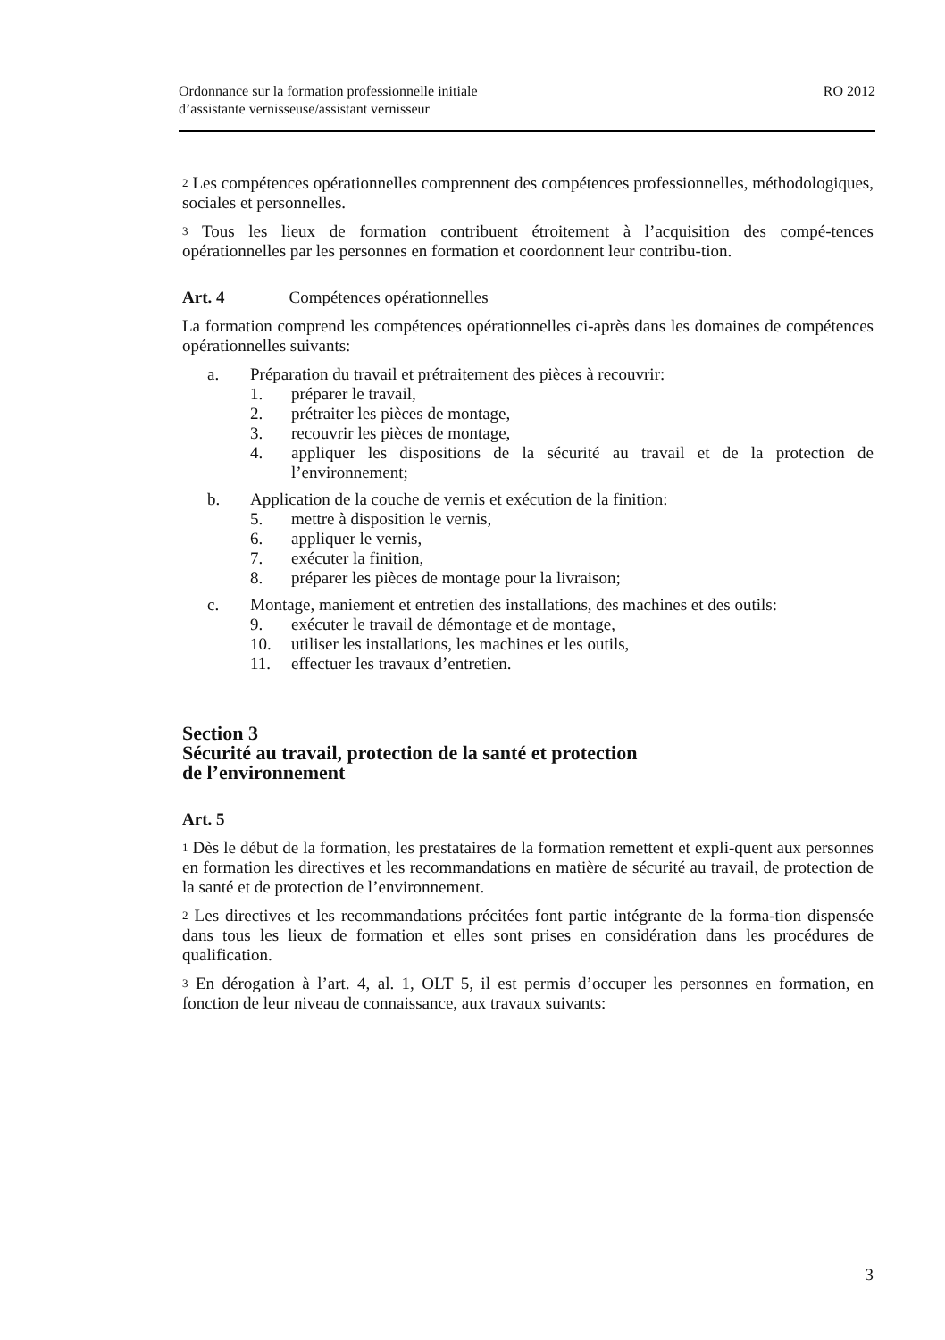Ordonnance sur la formation professionnelle initiale
d’assistante vernisseuse/assistant vernisseur
RO 2012
<sup>2</sup> Les compétences opérationnelles comprennent des compétences professionnelles, méthodologiques, sociales et personnelles.
<sup>3</sup> Tous les lieux de formation contribuent étroitement à l’acquisition des compé-tences opérationnelles par les personnes en formation et coordonnent leur contribu-tion.
Art. 4 Compétences opérationnelles
La formation comprend les compétences opérationnelles ci-après dans les domaines de compétences opérationnelles suivants:
a. Préparation du travail et prétraitement des pièces à recouvrir:
1. préparer le travail,
2. prétraiter les pièces de montage,
3. recouvrir les pièces de montage,
4. appliquer les dispositions de la sécurité au travail et de la protection de l’environnement;
b. Application de la couche de vernis et exécution de la finition:
5. mettre à disposition le vernis,
6. appliquer le vernis,
7. exécuter la finition,
8. préparer les pièces de montage pour la livraison;
c. Montage, maniement et entretien des installations, des machines et des outils:
9. exécuter le travail de démontage et de montage,
10. utiliser les installations, les machines et les outils,
11. effectuer les travaux d’entretien.
Section 3
Sécurité au travail, protection de la santé et protection
de l’environnement
Art. 5
<sup>1</sup> Dès le début de la formation, les prestataires de la formation remettent et expli-quent aux personnes en formation les directives et les recommandations en matière de sécurité au travail, de protection de la santé et de protection de l’environnement.
<sup>2</sup> Les directives et les recommandations précitées font partie intégrante de la forma-tion dispensée dans tous les lieux de formation et elles sont prises en considération dans les procédures de qualification.
<sup>3</sup> En dérogation à l’art. 4, al. 1, OLT 5, il est permis d’occuper les personnes en formation, en fonction de leur niveau de connaissance, aux travaux suivants:
3